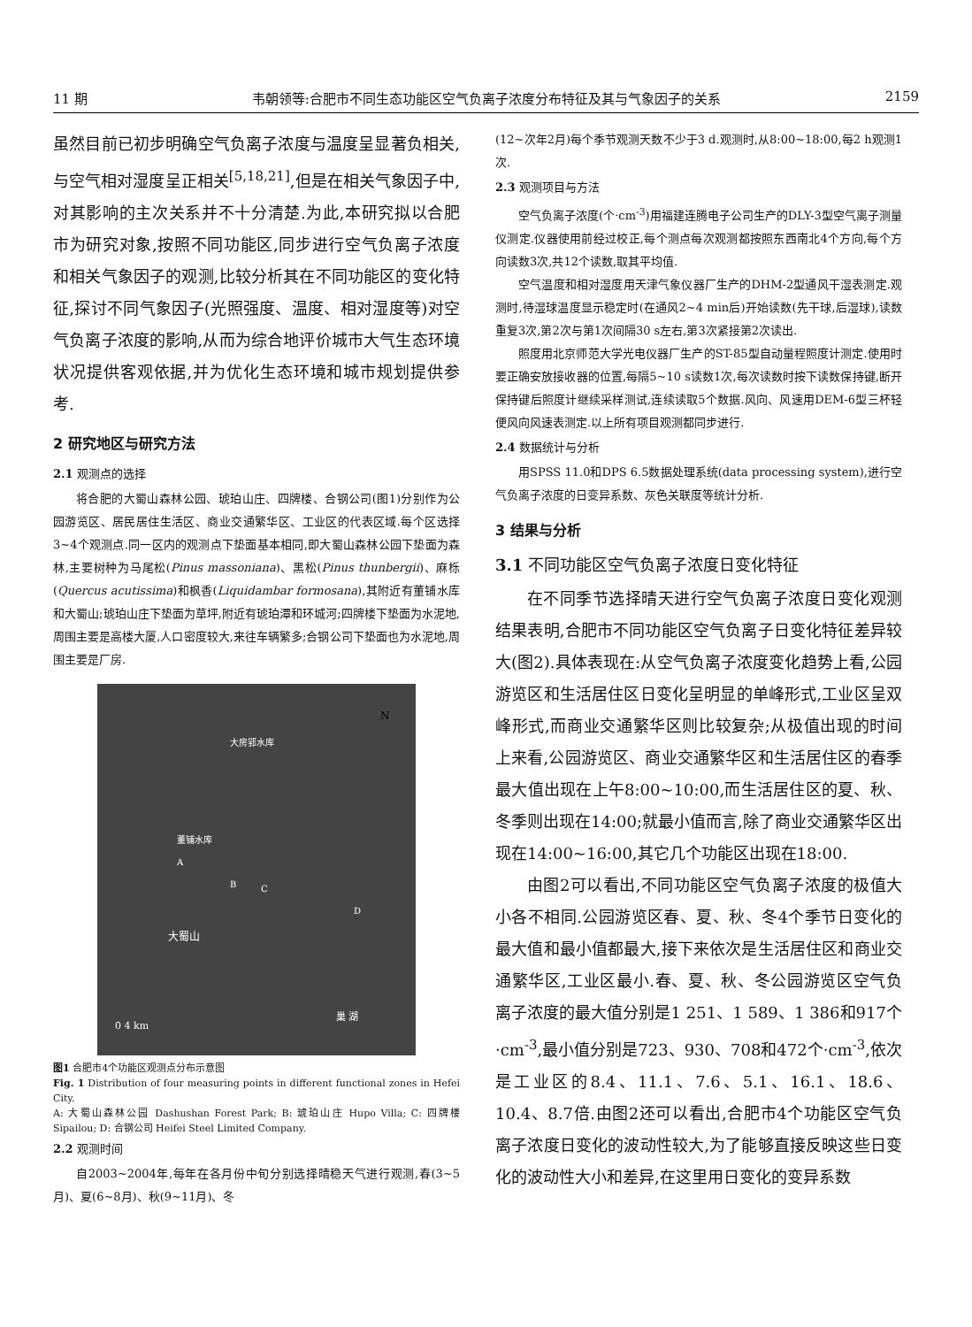11 期 韦朝领等:合肥市不同生态功能区空气负离子浓度分布特征及其与气象因子的关系 2159
虽然目前已初步明确空气负离子浓度与温度呈显著负相关,与空气相对湿度呈正相关<sup>[5,18,21]</sup>,但是在相关气象因子中,对其影响的主次关系并不十分清楚.为此,本研究拟以合肥市为研究对象,按照不同功能区,同步进行空气负离子浓度和相关气象因子的观测,比较分析其在不同功能区的变化特征,探讨不同气象因子(光照强度、温度、相对湿度等)对空气负离子浓度的影响,从而为综合地评价城市大气生态环境状况提供客观依据,并为优化生态环境和城市规划提供参考.
2 研究地区与研究方法
2.1 观测点的选择
将合肥的大蜀山森林公园、琥珀山庄、四牌楼、合钢公司(图1)分别作为公园游览区、居民居住生活区、商业交通繁华区、工业区的代表区域.每个区选择3~4个观测点.同一区内的观测点下垫面基本相同,即大蜀山森林公园下垫面为森林,主要树种为马尾松(Pinus massoniana)、黑松(Pinus thunbergii)、麻栎(Quercus acutissima)和枫香(Liquidambar formosana),其附近有董铺水库和大蜀山;琥珀山庄下垫面为草坪,附近有琥珀潭和环城河;四牌楼下垫面为水泥地,周围主要是高楼大厦,人口密度较大,来往车辆繁多;合钢公司下垫面也为水泥地,周围主要是厂房.
N
大蜀山
0 4 km
巢 湖
董铺水库
大房郢水库
A
B
C
D
图1 合肥市4个功能区观测点分布示意图
Fig. 1 Distribution of four measuring points in different functional zones in Hefei City.
A: 大蜀山森林公园 Dashushan Forest Park; B: 琥珀山庄 Hupo Villa; C: 四牌楼 Sipailou; D: 合钢公司 Heifei Steel Limited Company.
2.2 观测时间
自2003~2004年,每年在各月份中旬分别选择晴稳天气进行观测,春(3~5月)、夏(6~8月)、秋(9~11月)、冬
(12~次年2月)每个季节观测天数不少于3 d.观测时,从8:00~18:00,每2 h观测1次.
2.3 观测项目与方法
空气负离子浓度(个·cm<sup>-3</sup>)用福建连腾电子公司生产的DLY-3型空气离子测量仪测定.仪器使用前经过校正,每个测点每次观测都按照东西南北4个方向,每个方向读数3次,共12个读数,取其平均值.
空气温度和相对湿度用天津气象仪器厂生产的DHM-2型通风干湿表测定.观测时,待湿球温度显示稳定时(在通风2~4 min后)开始读数(先干球,后湿球),读数重复3次,第2次与第1次间隔30 s左右,第3次紧接第2次读出.
照度用北京师范大学光电仪器厂生产的ST-85型自动量程照度计测定.使用时要正确安放接收器的位置,每隔5~10 s读数1次,每次读数时按下读数保持键,断开保持键后照度计继续采样测试,连续读取5个数据.风向、风速用DEM-6型三杯轻便风向风速表测定.以上所有项目观测都同步进行.
2.4 数据统计与分析
用SPSS 11.0和DPS 6.5数据处理系统(data processing system),进行空气负离子浓度的日变异系数、灰色关联度等统计分析.
3 结果与分析
3.1 不同功能区空气负离子浓度日变化特征
在不同季节选择晴天进行空气负离子浓度日变化观测结果表明,合肥市不同功能区空气负离子日变化特征差异较大(图2).具体表现在:从空气负离子浓度变化趋势上看,公园游览区和生活居住区日变化呈明显的单峰形式,工业区呈双峰形式,而商业交通繁华区则比较复杂;从极值出现的时间上来看,公园游览区、商业交通繁华区和生活居住区的春季最大值出现在上午8:00~10:00,而生活居住区的夏、秋、冬季则出现在14:00;就最小值而言,除了商业交通繁华区出现在14:00~16:00,其它几个功能区出现在18:00.
由图2可以看出,不同功能区空气负离子浓度的极值大小各不相同.公园游览区春、夏、秋、冬4个季节日变化的最大值和最小值都最大,接下来依次是生活居住区和商业交通繁华区,工业区最小.春、夏、秋、冬公园游览区空气负离子浓度的最大值分别是1 251、1 589、1 386和917个·cm<sup>-3</sup>,最小值分别是723、930、708和472个·cm<sup>-3</sup>,依次是工业区的8.4、11.1、7.6、5.1、16.1、18.6、10.4、8.7倍.由图2还可以看出,合肥市4个功能区空气负离子浓度日变化的波动性较大,为了能够直接反映这些日变化的波动性大小和差异,在这里用日变化的变异系数